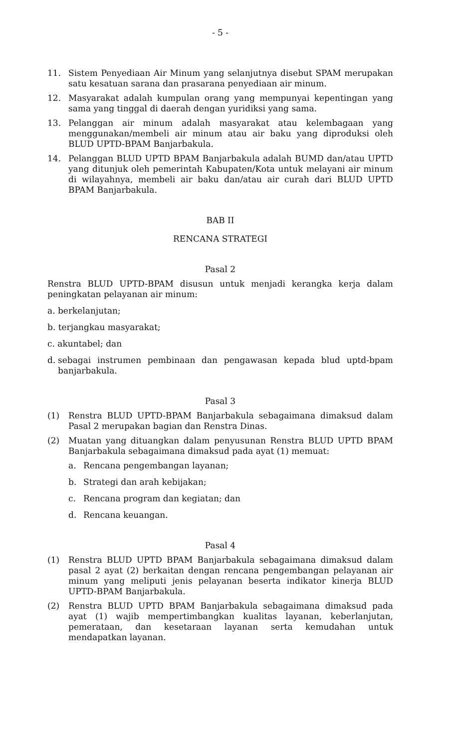- 5 -
11. Sistem Penyediaan Air Minum yang selanjutnya disebut SPAM merupakan satu kesatuan sarana dan prasarana penyediaan air minum.
12. Masyarakat adalah kumpulan orang yang mempunyai kepentingan yang sama yang tinggal di daerah dengan yuridiksi yang sama.
13. Pelanggan air minum adalah masyarakat atau kelembagaan yang menggunakan/membeli air minum atau air baku yang diproduksi oleh BLUD UPTD-BPAM Banjarbakula.
14. Pelanggan BLUD UPTD BPAM Banjarbakula adalah BUMD dan/atau UPTD yang ditunjuk oleh pemerintah Kabupaten/Kota untuk melayani air minum di wilayahnya, membeli air baku dan/atau air curah dari BLUD UPTD BPAM Banjarbakula.
BAB II
RENCANA STRATEGI
Pasal 2
Renstra BLUD UPTD-BPAM disusun untuk menjadi kerangka kerja dalam peningkatan pelayanan air minum:
a. berkelanjutan;
b. terjangkau masyarakat;
c. akuntabel; dan
d. sebagai instrumen pembinaan dan pengawasan kepada blud uptd-bpam banjarbakula.
Pasal 3
(1) Renstra BLUD UPTD-BPAM Banjarbakula sebagaimana dimaksud dalam Pasal 2 merupakan bagian dan Renstra Dinas.
(2) Muatan yang dituangkan dalam penyusunan Renstra BLUD UPTD BPAM Banjarbakula sebagaimana dimaksud pada ayat (1) memuat:
a. Rencana pengembangan layanan;
b. Strategi dan arah kebijakan;
c. Rencana program dan kegiatan; dan
d. Rencana keuangan.
Pasal 4
(1) Renstra BLUD UPTD BPAM Banjarbakula sebagaimana dimaksud dalam pasal 2 ayat (2) berkaitan dengan rencana pengembangan pelayanan air minum yang meliputi jenis pelayanan beserta indikator kinerja BLUD UPTD-BPAM Banjarbakula.
(2) Renstra BLUD UPTD BPAM Banjarbakula sebagaimana dimaksud pada ayat (1) wajib mempertimbangkan kualitas layanan, keberlanjutan, pemerataan, dan kesetaraan layanan serta kemudahan untuk mendapatkan layanan.